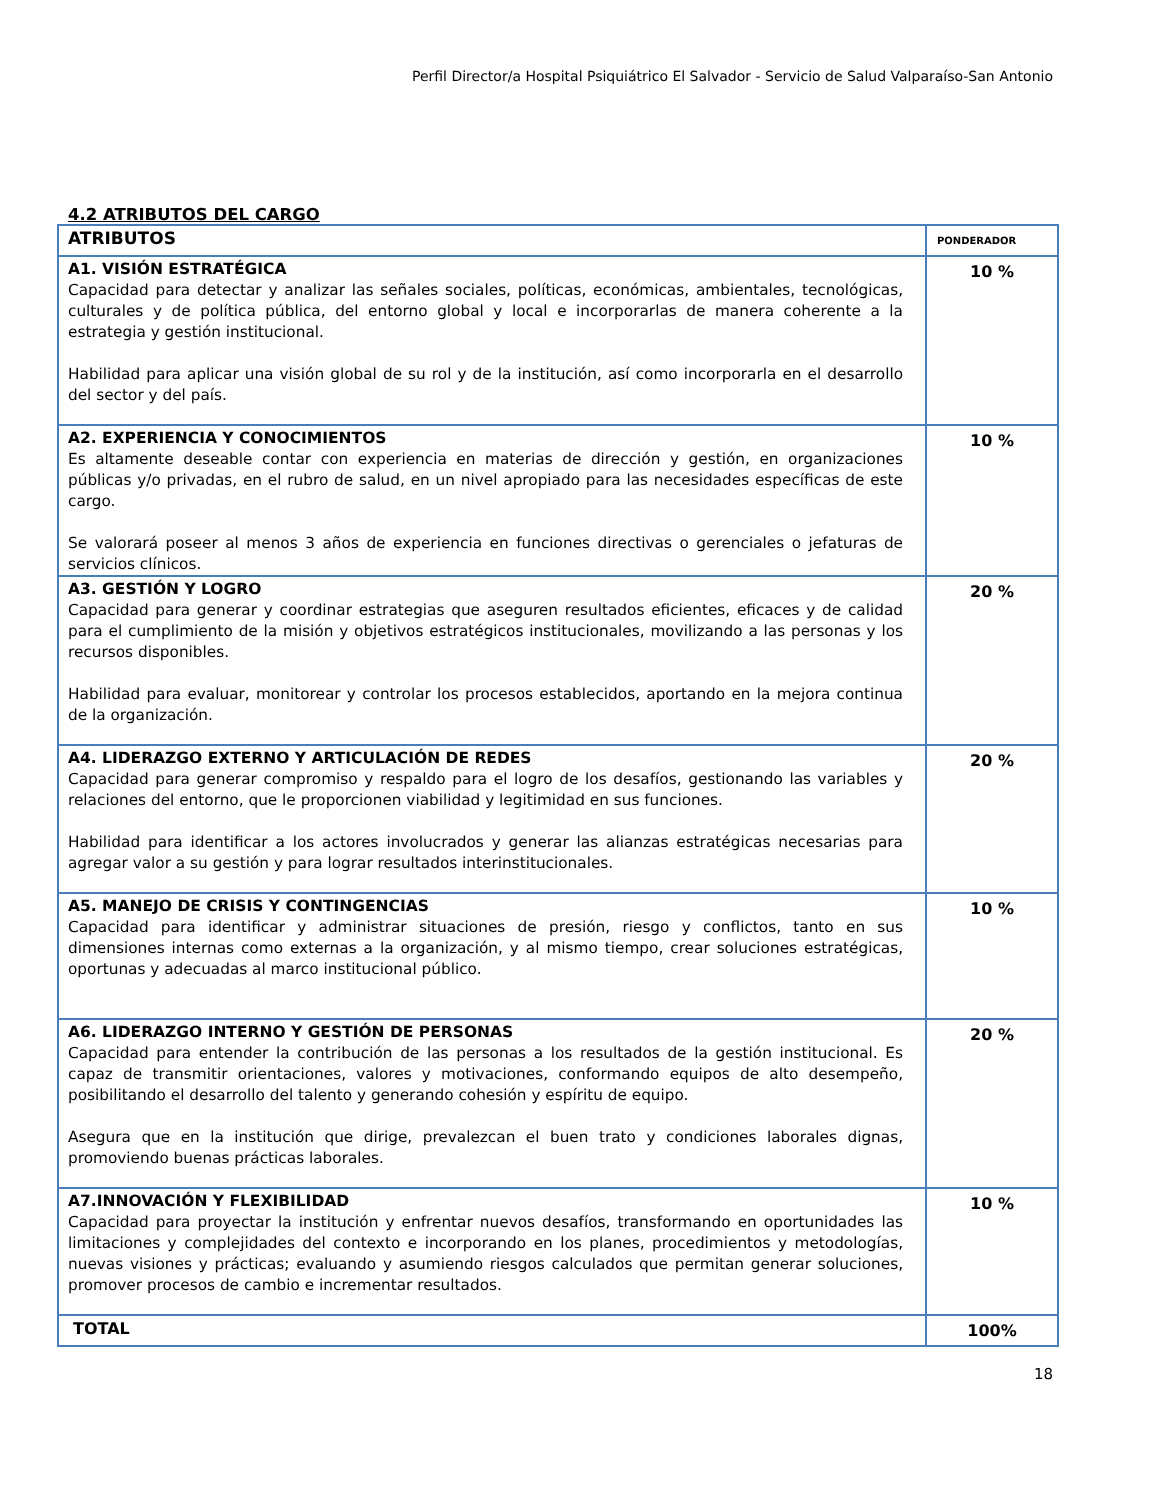Perfil Director/a Hospital Psiquiátrico El Salvador - Servicio de Salud Valparaíso-San Antonio
4.2 ATRIBUTOS DEL CARGO
| ATRIBUTOS | PONDERADOR |
| A1. VISIÓN ESTRATÉGICA Capacidad para detectar y analizar las señales sociales, políticas, económicas, ambientales, tecnológicas, culturales y de política pública, del entorno global y local e incorporarlas de manera coherente a la estrategia y gestión institucional. Habilidad para aplicar una visión global de su rol y de la institución, así como incorporarla en el desarrollo del sector y del país. | 10 % |
| A2. EXPERIENCIA Y CONOCIMIENTOS Es altamente deseable contar con experiencia en materias de dirección y gestión, en organizaciones públicas y/o privadas, en el rubro de salud, en un nivel apropiado para las necesidades específicas de este cargo. Se valorará poseer al menos 3 años de experiencia en funciones directivas o gerenciales o jefaturas de servicios clínicos. | 10 % |
| A3. GESTIÓN Y LOGRO Capacidad para generar y coordinar estrategias que aseguren resultados eficientes, eficaces y de calidad para el cumplimiento de la misión y objetivos estratégicos institucionales, movilizando a las personas y los recursos disponibles. Habilidad para evaluar, monitorear y controlar los procesos establecidos, aportando en la mejora continua de la organización. | 20 % |
| A4. LIDERAZGO EXTERNO Y ARTICULACIÓN DE REDES Capacidad para generar compromiso y respaldo para el logro de los desafíos, gestionando las variables y relaciones del entorno, que le proporcionen viabilidad y legitimidad en sus funciones. Habilidad para identificar a los actores involucrados y generar las alianzas estratégicas necesarias para agregar valor a su gestión y para lograr resultados interinstitucionales. | 20 % |
| A5. MANEJO DE CRISIS Y CONTINGENCIAS Capacidad para identificar y administrar situaciones de presión, riesgo y conflictos, tanto en sus dimensiones internas como externas a la organización, y al mismo tiempo, crear soluciones estratégicas, oportunas y adecuadas al marco institucional público. | 10 % |
| A6. LIDERAZGO INTERNO Y GESTIÓN DE PERSONAS Capacidad para entender la contribución de las personas a los resultados de la gestión institucional. Es capaz de transmitir orientaciones, valores y motivaciones, conformando equipos de alto desempeño, posibilitando el desarrollo del talento y generando cohesión y espíritu de equipo. Asegura que en la institución que dirige, prevalezcan el buen trato y condiciones laborales dignas, promoviendo buenas prácticas laborales. | 20 % |
| A7.INNOVACIÓN Y FLEXIBILIDAD Capacidad para proyectar la institución y enfrentar nuevos desafíos, transformando en oportunidades las limitaciones y complejidades del contexto e incorporando en los planes, procedimientos y metodologías, nuevas visiones y prácticas; evaluando y asumiendo riesgos calculados que permitan generar soluciones, promover procesos de cambio e incrementar resultados. | 10 % |
| TOTAL | 100% |
18